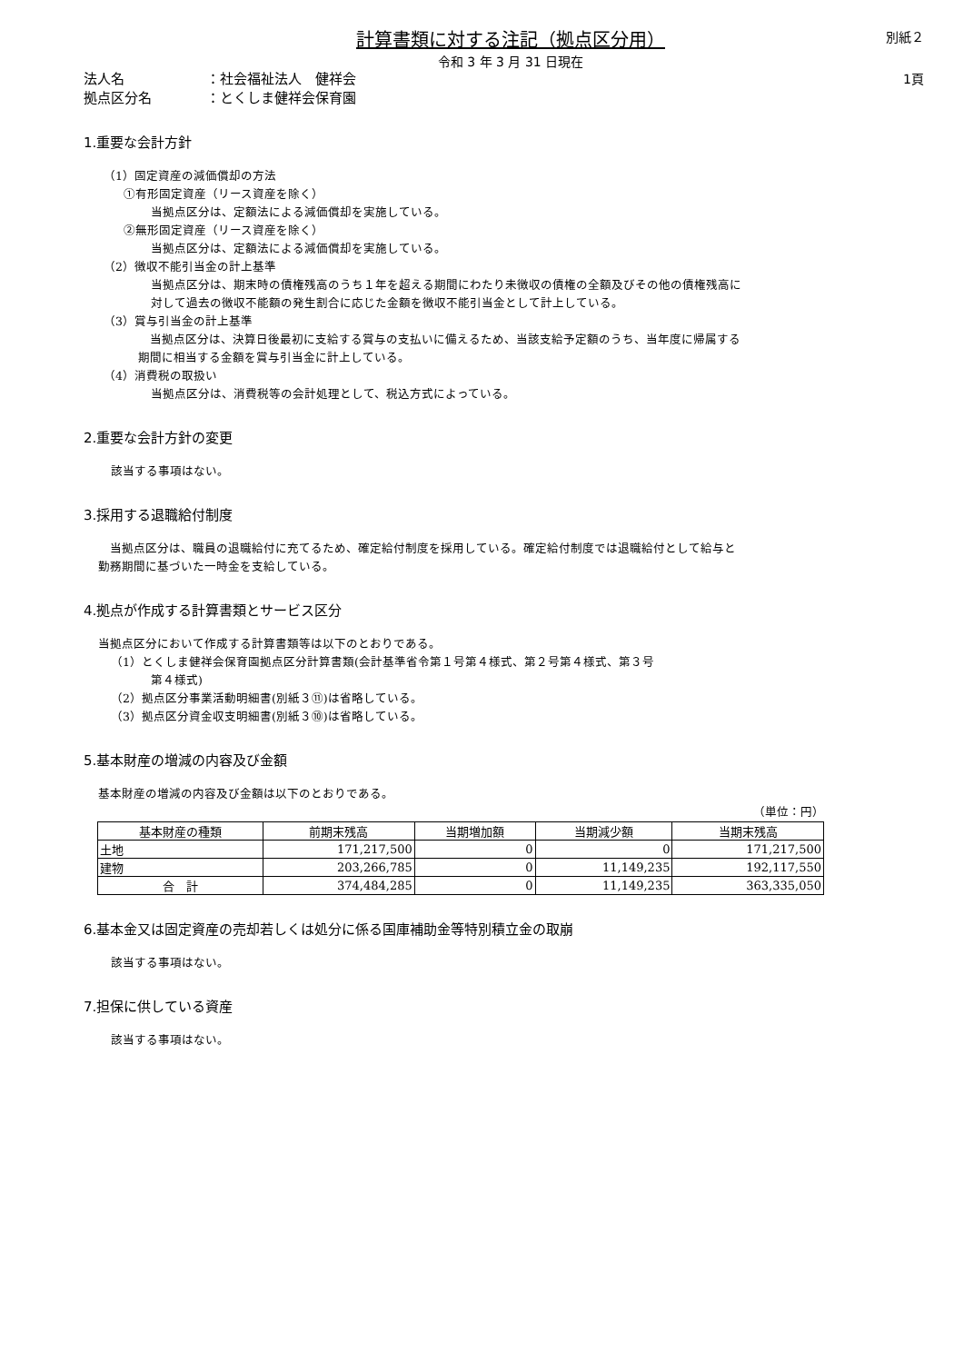別紙２
1頁
計算書類に対する注記（拠点区分用）
令和 3 年 3 月 31 日現在
法人名 ：社会福祉法人　健祥会
拠点区分名 ：とくしま健祥会保育園
1.重要な会計方針
（1）固定資産の減価償却の方法
①有形固定資産（リース資産を除く）
当拠点区分は、定額法による減価償却を実施している。
②無形固定資産（リース資産を除く）
当拠点区分は、定額法による減価償却を実施している。
（2）徴収不能引当金の計上基準
当拠点区分は、期末時の債権残高のうち１年を超える期間にわたり未徴収の債権の全額及びその他の債権残高に対して過去の徴収不能額の発生割合に応じた金額を徴収不能引当金として計上している。
（3）賞与引当金の計上基準
　当拠点区分は、決算日後最初に支給する賞与の支払いに備えるため、当該支給予定額のうち、当年度に帰属する期間に相当する金額を賞与引当金に計上している。
（4）消費税の取扱い
当拠点区分は、消費税等の会計処理として、税込方式によっている。
2.重要な会計方針の変更
該当する事項はない。
3.採用する退職給付制度
　当拠点区分は、職員の退職給付に充てるため、確定給付制度を採用している。確定給付制度では退職給付として給与と勤務期間に基づいた一時金を支給している。
4.拠点が作成する計算書類とサービス区分
当拠点区分において作成する計算書類等は以下のとおりである。
（1）とくしま健祥会保育園拠点区分計算書類(会計基準省令第１号第４様式、第２号第４様式、第３号
第４様式)
（2）拠点区分事業活動明細書(別紙３⑪)は省略している。
（3）拠点区分資金収支明細書(別紙３⑩)は省略している。
5.基本財産の増減の内容及び金額
基本財産の増減の内容及び金額は以下のとおりである。
（単位：円）
| 基本財産の種類 | 前期末残高 | 当期増加額 | 当期減少額 | 当期末残高 |
| --- | --- | --- | --- | --- |
| 土地 | 171,217,500 | 0 | 0 | 171,217,500 |
| 建物 | 203,266,785 | 0 | 11,149,235 | 192,117,550 |
| 合 計 | 374,484,285 | 0 | 11,149,235 | 363,335,050 |
6.基本金又は固定資産の売却若しくは処分に係る国庫補助金等特別積立金の取崩
該当する事項はない。
7.担保に供している資産
該当する事項はない。